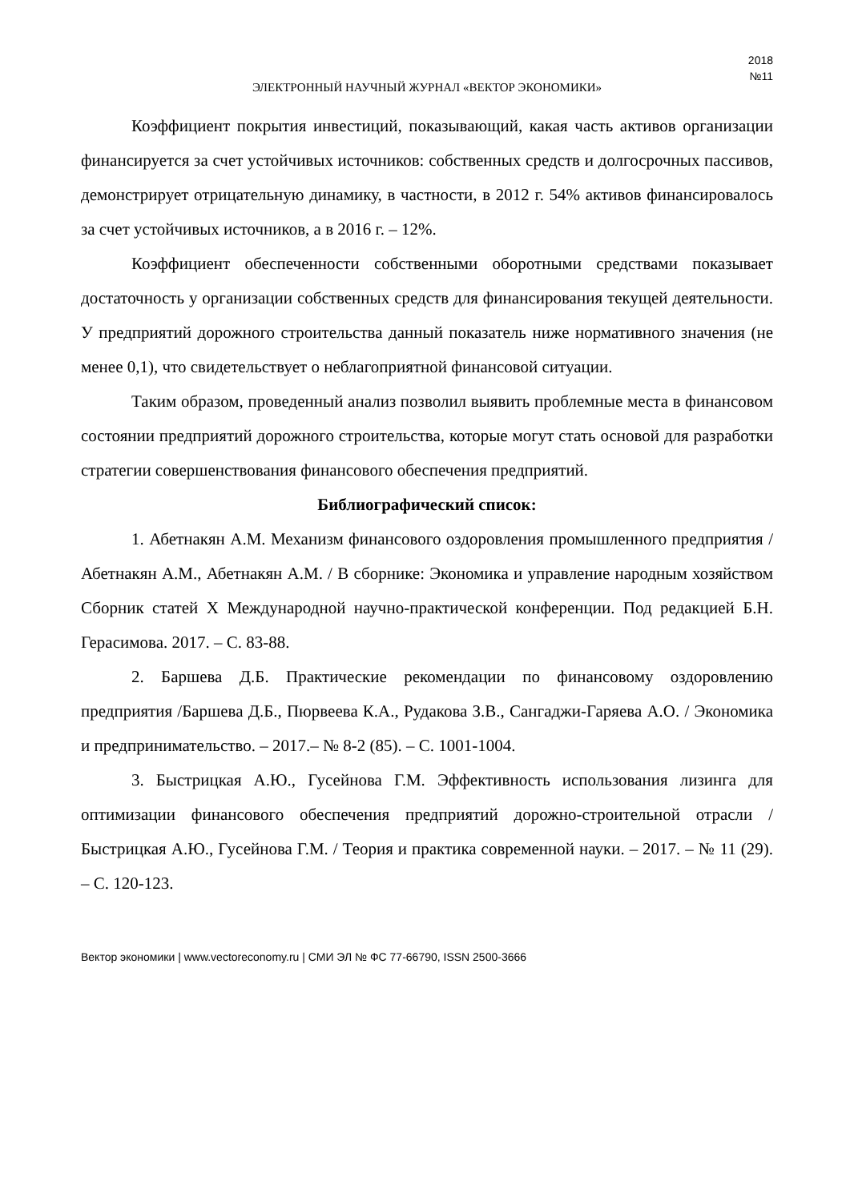2018
№11
ЭЛЕКТРОННЫЙ НАУЧНЫЙ ЖУРНАЛ «ВЕКТОР ЭКОНОМИКИ»
Коэффициент покрытия инвестиций, показывающий, какая часть активов организации финансируется за счет устойчивых источников: собственных средств и долгосрочных пассивов, демонстрирует отрицательную динамику, в частности, в 2012 г. 54% активов финансировалось за счет устойчивых источников, а в 2016 г. – 12%.
Коэффициент обеспеченности собственными оборотными средствами показывает достаточность у организации собственных средств для финансирования текущей деятельности. У предприятий дорожного строительства данный показатель ниже нормативного значения (не менее 0,1), что свидетельствует о неблагоприятной финансовой ситуации.
Таким образом, проведенный анализ позволил выявить проблемные места в финансовом состоянии предприятий дорожного строительства, которые могут стать основой для разработки стратегии совершенствования финансового обеспечения предприятий.
Библиографический список:
1. Абетнакян А.М. Механизм финансового оздоровления промышленного предприятия / Абетнакян А.М., Абетнакян А.М. / В сборнике: Экономика и управление народным хозяйством Сборник статей X Международной научно-практической конференции. Под редакцией Б.Н. Герасимова. 2017. – С. 83-88.
2. Баршева Д.Б. Практические рекомендации по финансовому оздоровлению предприятия /Баршева Д.Б., Пюрвеева К.А., Рудакова З.В., Сангаджи-Гаряева А.О. / Экономика и предпринимательство. – 2017.– № 8-2 (85). – С. 1001-1004.
3. Быстрицкая А.Ю., Гусейнова Г.М. Эффективность использования лизинга для оптимизации финансового обеспечения предприятий дорожно-строительной отрасли / Быстрицкая А.Ю., Гусейнова Г.М. / Теория и практика современной науки. – 2017. – № 11 (29). – С. 120-123.
Вектор экономики | www.vectoreconomy.ru | СМИ ЭЛ № ФС 77-66790, ISSN 2500-3666